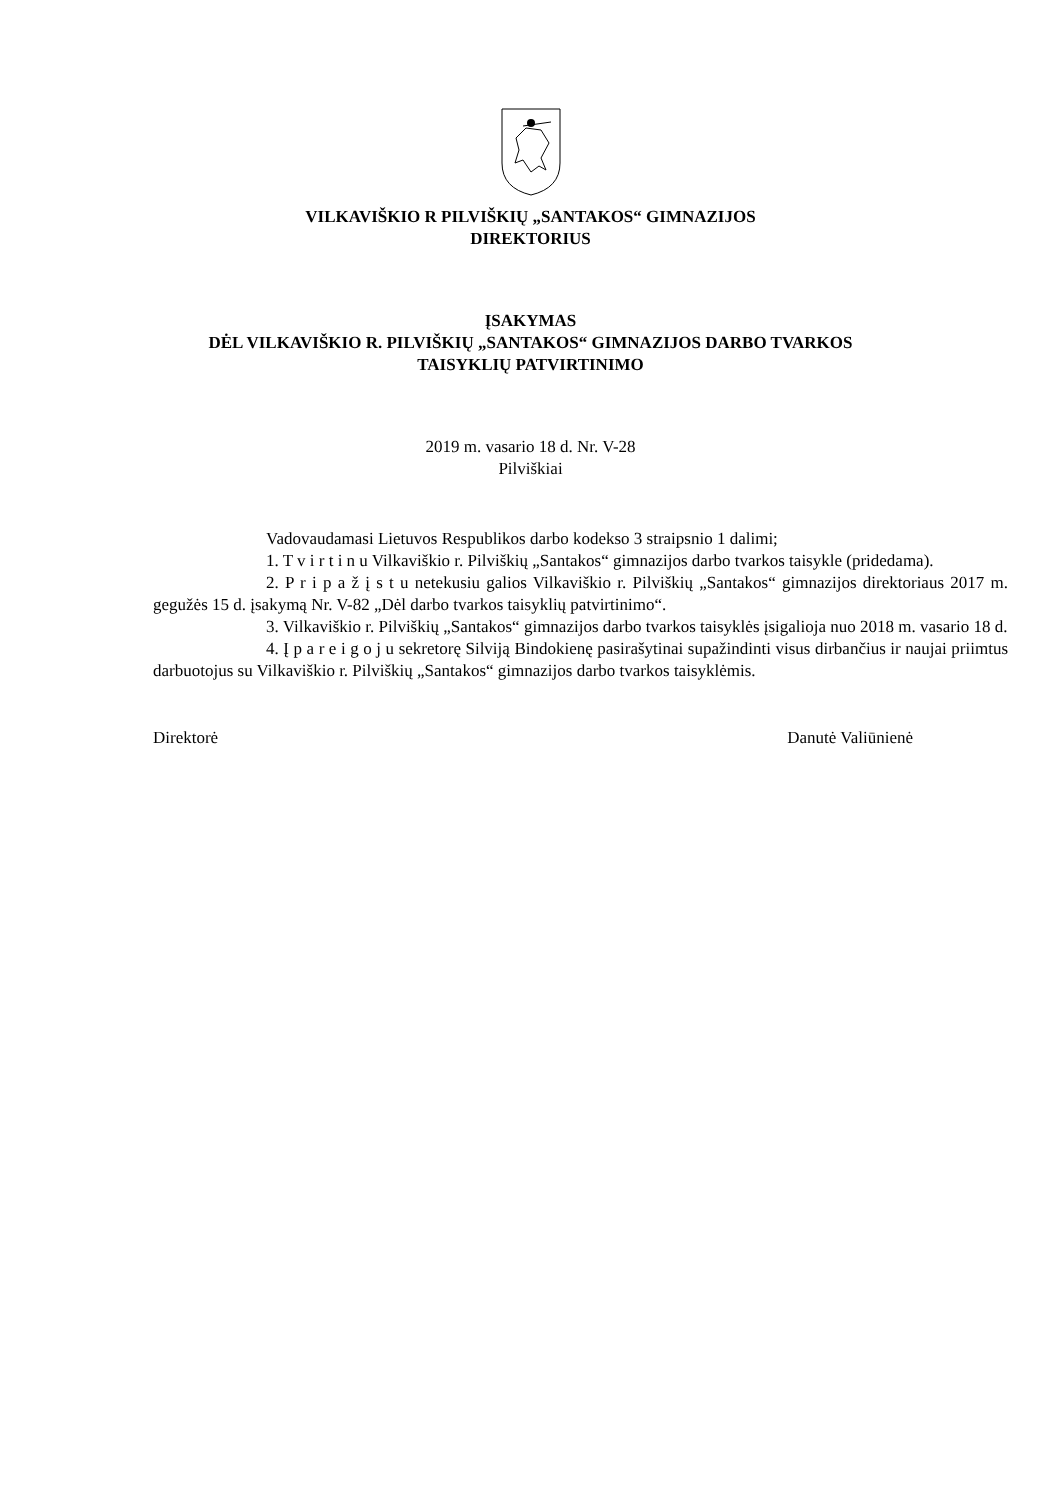VILKAVIŠKIO R PILVIŠKIŲ „SANTAKOS“ GIMNAZIJOS
DIREKTORIUS
ĮSAKYMAS
DĖL VILKAVIŠKIO R. PILVIŠKIŲ „SANTAKOS“ GIMNAZIJOS DARBO TVARKOS
TAISYKLIŲ PATVIRTINIMO
2019 m. vasario 18 d. Nr. V-28
Pilviškiai
Vadovaudamasi Lietuvos Respublikos darbo kodekso 3 straipsnio 1 dalimi;
1. T v i r t i n u Vilkaviškio r. Pilviškių „Santakos“ gimnazijos darbo tvarkos taisykle (pridedama).
2. P r i p a ž į s t u netekusiu galios Vilkaviškio r. Pilviškių „Santakos“ gimnazijos direktoriaus 2017 m. gegužės 15 d. įsakymą Nr. V-82 „Dėl darbo tvarkos taisyklių patvirtinimo“.
3. Vilkaviškio r. Pilviškių „Santakos“ gimnazijos darbo tvarkos taisyklės įsigalioja nuo 2018 m. vasario 18 d.
4. Į p a r e i g o j u sekretorę Silviją Bindokienę pasirašytinai supažindinti visus dirbančius ir naujai priimtus darbuotojus su Vilkaviškio r. Pilviškių „Santakos“ gimnazijos darbo tvarkos taisyklėmis.
Direktorė Danutė Valiūnienė